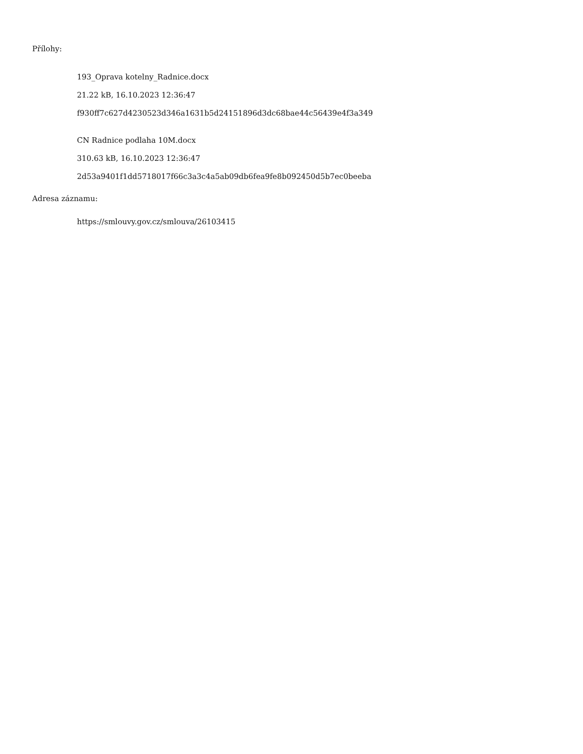Přílohy:
193_Oprava kotelny_Radnice.docx
21.22 kB, 16.10.2023 12:36:47
f930ff7c627d4230523d346a1631b5d24151896d3dc68bae44c56439e4f3a349
CN Radnice podlaha 10M.docx
310.63 kB, 16.10.2023 12:36:47
2d53a9401f1dd5718017f66c3a3c4a5ab09db6fea9fe8b092450d5b7ec0beeba
Adresa záznamu:
https://smlouvy.gov.cz/smlouva/26103415